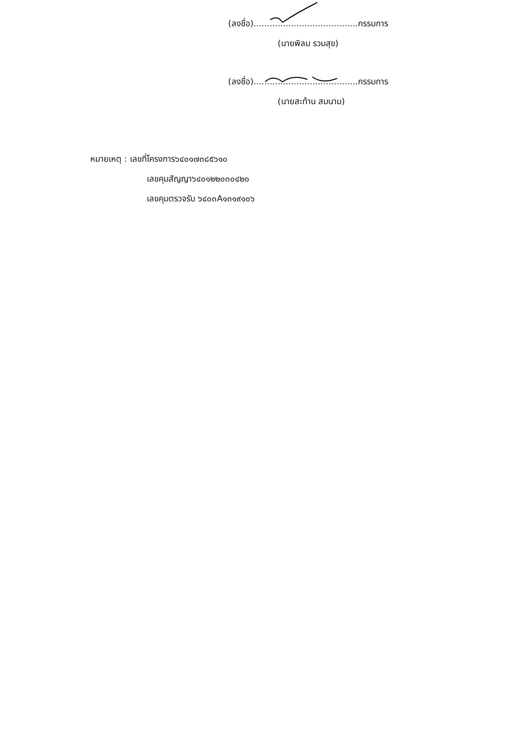(ลงชื่อ).......................................กรรมการ
(นายพิลม รวมสุข)
(ลงชื่อ).......................................กรรมการ
(นายสะท้าน สมนาม)
หมายเหตุ : เลขที่โครงการ๖๔๐๑๗๓๘๕๖๑๐
เลขคุมสัญญา๖๔๐๑๒๒๐๓๐๔๒๐
เลขคุมตรวจรับ ๖๔๐๓A๑๓๑๙๑๐๖